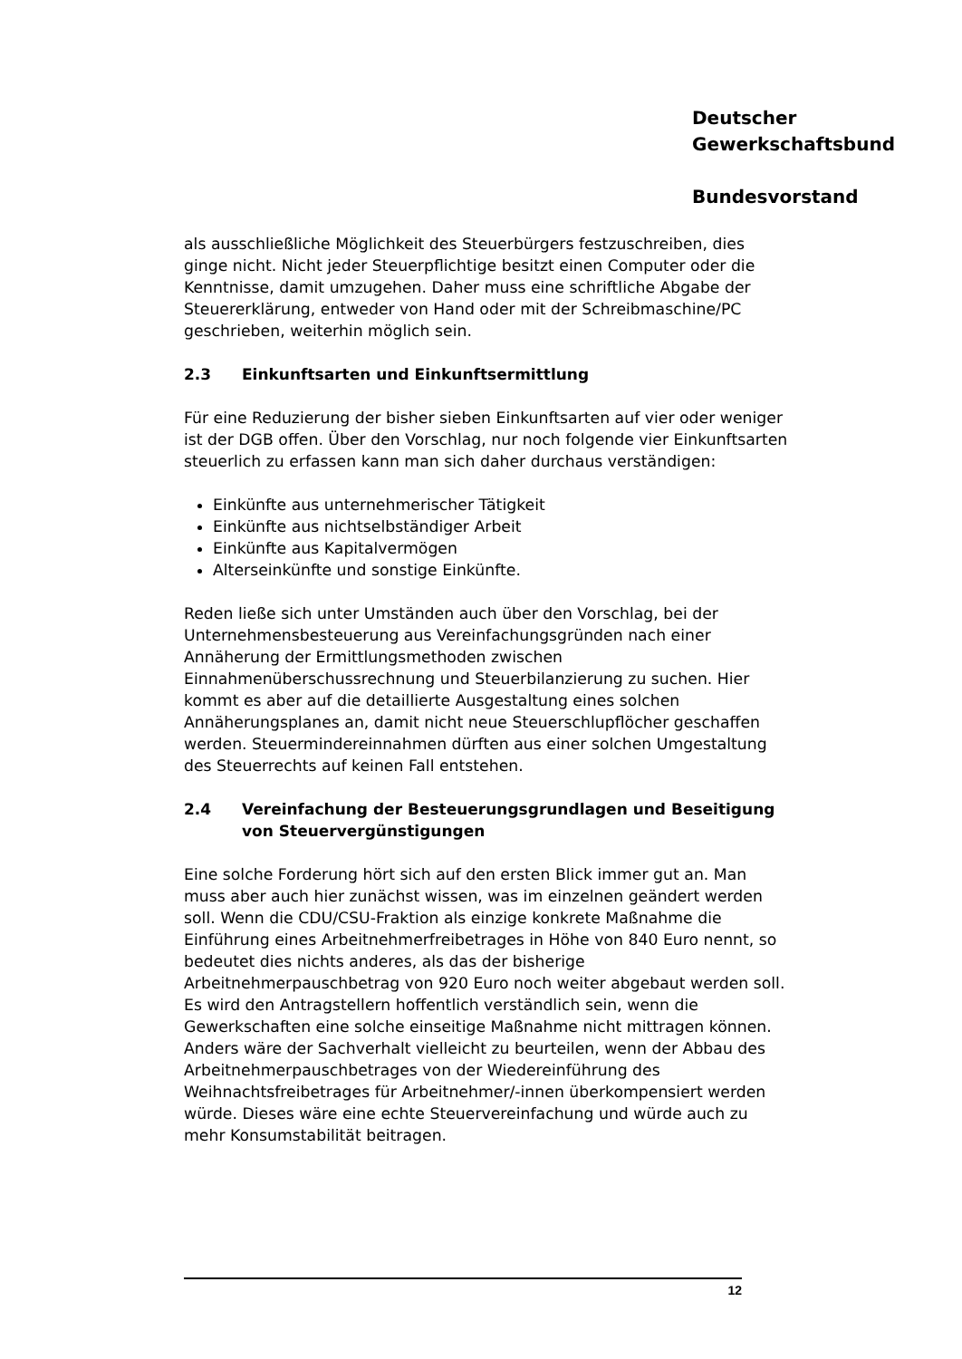Deutscher
Gewerkschaftsbund
Bundesvorstand
als ausschließliche Möglichkeit des Steuerbürgers festzuschreiben, dies ginge nicht. Nicht jeder Steuerpflichtige besitzt einen Computer oder die Kenntnisse, damit umzugehen. Daher muss eine schriftliche Abgabe der Steuererklärung, entweder von Hand oder mit der Schreibmaschine/PC geschrieben, weiterhin möglich sein.
2.3 Einkunftsarten und Einkunftsermittlung
Für eine Reduzierung der bisher sieben Einkunftsarten auf vier oder weniger ist der DGB offen. Über den Vorschlag, nur noch folgende vier Einkunftsarten steuerlich zu erfassen kann man sich daher durchaus verständigen:
Einkünfte aus unternehmerischer Tätigkeit
Einkünfte aus nichtselbständiger Arbeit
Einkünfte aus Kapitalvermögen
Alterseinkünfte und sonstige Einkünfte.
Reden ließe sich unter Umständen auch über den Vorschlag, bei der Unternehmensbesteuerung aus Vereinfachungsgründen nach einer Annäherung der Ermittlungsmethoden zwischen Einnahmenüberschussrechnung und Steuerbilanzierung zu suchen. Hier kommt es aber auf die detaillierte Ausgestaltung eines solchen Annäherungsplanes an, damit nicht neue Steuerschlupflöcher geschaffen werden. Steuermindereinnahmen dürften aus einer solchen Umgestaltung des Steuerrechts auf keinen Fall entstehen.
2.4 Vereinfachung der Besteuerungsgrundlagen und Beseitigung von Steuervergünstigungen
Eine solche Forderung hört sich auf den ersten Blick immer gut an. Man muss aber auch hier zunächst wissen, was im einzelnen geändert werden soll. Wenn die CDU/CSU-Fraktion als einzige konkrete Maßnahme die Einführung eines Arbeitnehmerfreibetrages in Höhe von 840 Euro nennt, so bedeutet dies nichts anderes, als das der bisherige Arbeitnehmerpauschbetrag von 920 Euro noch weiter abgebaut werden soll. Es wird den Antragstellern hoffentlich verständlich sein, wenn die Gewerkschaften eine solche einseitige Maßnahme nicht mittragen können. Anders wäre der Sachverhalt vielleicht zu beurteilen, wenn der Abbau des Arbeitnehmerpauschbetrages von der Wiedereinführung des Weihnachtsfreibetrages für Arbeitnehmer/-innen überkompensiert werden würde. Dieses wäre eine echte Steuervereinfachung und würde auch zu mehr Konsumstabilität beitragen.
12